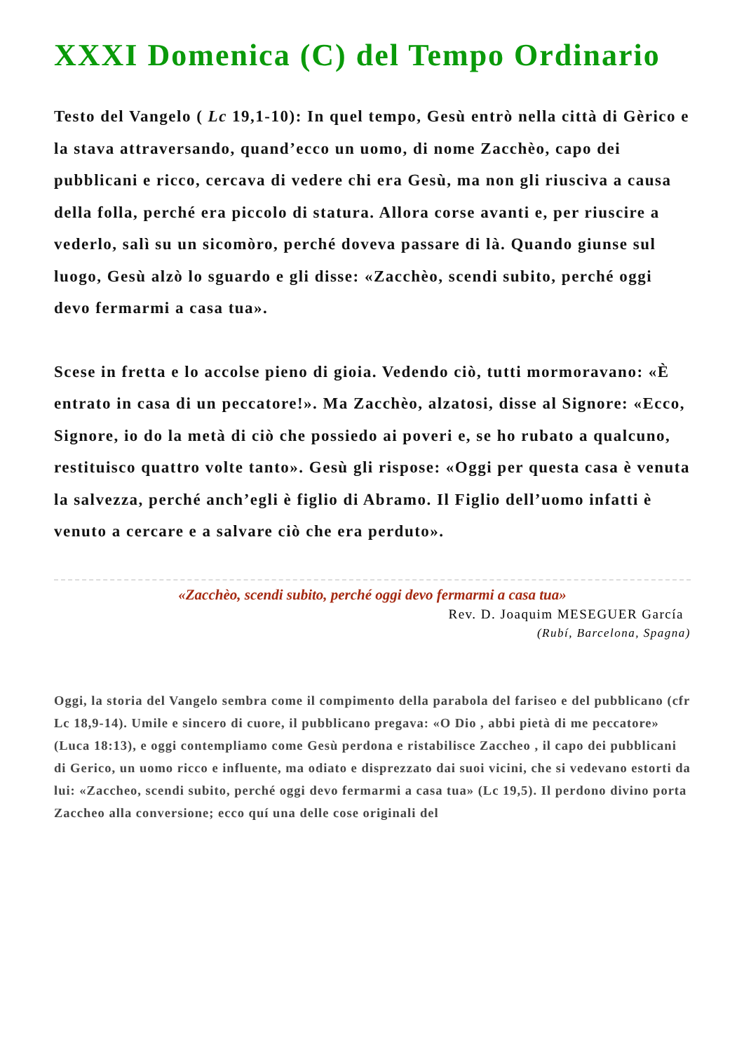XXXI Domenica (C) del Tempo Ordinario
Testo del Vangelo ( Lc 19,1-10): In quel tempo, Gesù entrò nella città di Gèrico e la stava attraversando, quand’ecco un uomo, di nome Zacchèo, capo dei pubblicani e ricco, cercava di vedere chi era Gesù, ma non gli riusciva a causa della folla, perché era piccolo di statura. Allora corse avanti e, per riuscire a vederlo, salì su un sicomòro, perché doveva passare di là. Quando giunse sul luogo, Gesù alzò lo sguardo e gli disse: «Zacchèo, scendi subito, perché oggi devo fermarmi a casa tua».
Scese in fretta e lo accolse pieno di gioia. Vedendo ciò, tutti mormoravano: «È entrato in casa di un peccatore!». Ma Zacchèo, alzatosi, disse al Signore: «Ecco, Signore, io do la metà di ciò che possiedo ai poveri e, se ho rubato a qualcuno, restituisco quattro volte tanto». Gesù gli rispose: «Oggi per questa casa è venuta la salvezza, perché anch’egli è figlio di Abramo. Il Figlio dell’uomo infatti è venuto a cercare e a salvare ciò che era perduto».
«Zacchèo, scendi subito, perché oggi devo fermarmi a casa tua»
Rev. D. Joaquim MESEGUER García
(Rubí, Barcelona, Spagna)
Oggi, la storia del Vangelo sembra come il compimento della parabola del fariseo e del pubblicano (cfr Lc 18,9-14). Umile e sincero di cuore, il pubblicano pregava: «O Dio , abbi pietà di me peccatore» (Luca 18:13), e oggi contempliamo come Gesù perdona e ristabilisce Zaccheo , il capo dei pubblicani di Gerico, un uomo ricco e influente, ma odiato e disprezzato dai suoi vicini, che si vedevano estorti da lui: «Zaccheo, scendi subito, perché oggi devo fermarmi a casa tua» (Lc 19,5). Il perdono divino porta Zaccheo alla conversione; ecco quí una delle cose originali del